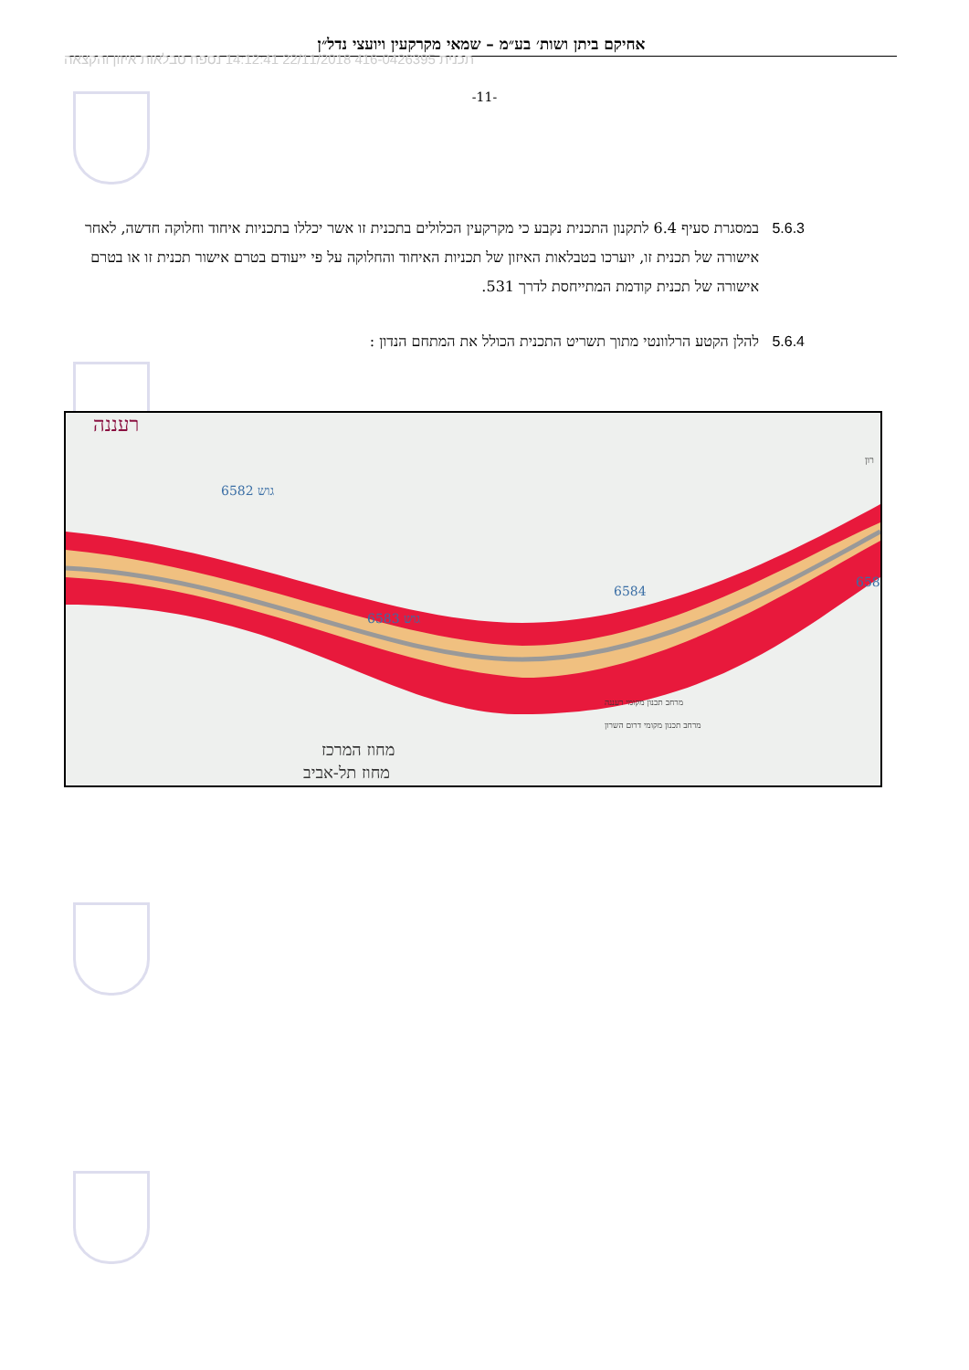אחיקם ביתן ושות׳ בע״מ – שמאי מקרקעין ויועצי נדל״ן
תכנית 416-0426395 22/11/2018 14:12:41 נספח טבלאות איזון והקצאה
-11-
5.6.3 במסגרת סעיף 6.4 לתקנון התכנית נקבע כי מקרקעין הכלולים בתכנית זו אשר יכללו בתכניות איחוד וחלוקה חדשה, לאחר אישורה של תכנית זו, יוערכו בטבלאות האיזון של תכניות האיחוד והחלוקה על פי ייעודם בטרם אישור תכנית זו או בטרם אישורה של תכנית קודמת המתייחסת לדרך 531.
5.6.4 להלן הקטע הרלוונטי מתוך תשריט התכנית הכולל את המתחם הנדון :
רעננה
מחוז המרכז
מחוז תל-אביב
מרחב תכנון מקומי רעננה
מרחב תכנון מקומי דרום השרון
גוש 6582
6584
גוש 6583
658
רון